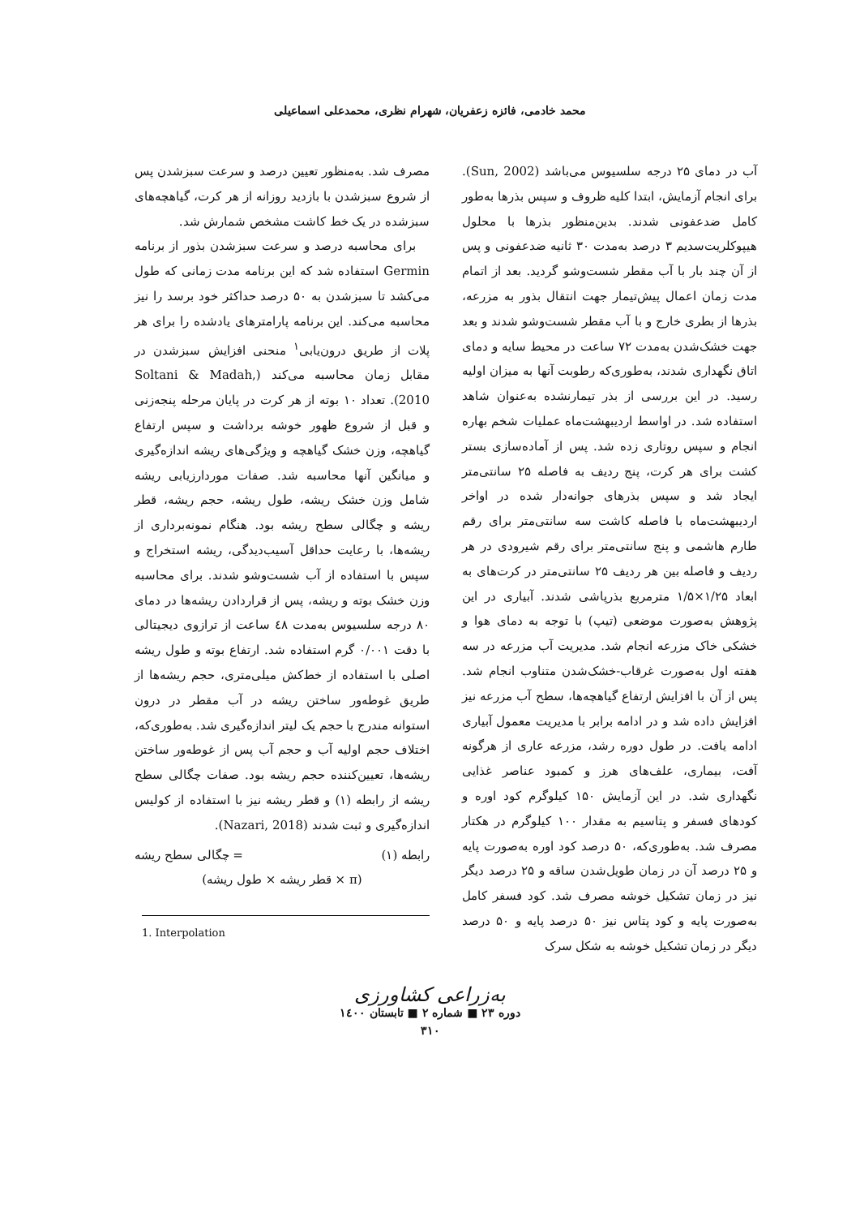محمد خادمی، فائزه زعفریان، شهرام نظری، محمدعلی اسماعیلی
آب در دمای ۲۵ درجه سلسیوس می‌باشد (Sun, 2002). برای انجام آزمایش، ابتدا کلیه ظروف و سپس بذرها به‌طور کامل ضدعفونی شدند. بدین‌منظور بذرها با محلول هیپوکلریت‌سدیم ۳ درصد به‌مدت ۳۰ ثانیه ضدعفونی و پس از آن چند بار با آب مقطر شست‌وشو گردید. بعد از اتمام مدت زمان اعمال پیش‌تیمار جهت انتقال بذور به مزرعه، بذرها از بطری خارج و با آب مقطر شست‌وشو شدند و بعد جهت خشک‌شدن به‌مدت ۷۲ ساعت در محیط سایه و دمای اتاق نگهداری شدند، به‌طوری‌که رطوبت آنها به میزان اولیه رسید. در این بررسی از بذر تیمارنشده به‌عنوان شاهد استفاده شد. در اواسط اردیبهشت‌ماه عملیات شخم بهاره انجام و سپس روتاری زده شد. پس از آماده‌سازی بستر کشت برای هر کرت، پنج ردیف به فاصله ۲۵ سانتی‌متر ایجاد شد و سپس بذرهای جوانه‌دار شده در اواخر اردیبهشت‌ماه با فاصله کاشت سه سانتی‌متر برای رقم طارم هاشمی و پنج سانتی‌متر برای رقم شیرودی در هر ردیف و فاصله بین هر ردیف ۲۵ سانتی‌متر در کرت‌های به ابعاد ۱/۲۵×۱/۵ مترمربع بذرپاشی شدند. آبیاری در این پژوهش به‌صورت موضعی (تیپ) با توجه به دمای هوا و خشکی خاک مزرعه انجام شد. مدیریت آب مزرعه در سه هفته اول به‌صورت غرقاب-خشک‌شدن متناوب انجام شد. پس از آن با افزایش ارتفاع گیاهچه‌ها، سطح آب مزرعه نیز افزایش داده شد و در ادامه برابر با مدیریت معمول آبیاری ادامه یافت. در طول دوره رشد، مزرعه عاری از هرگونه آفت، بیماری، علف‌های هرز و کمبود عناصر غذایی نگهداری شد. در این آزمایش ۱۵۰ کیلوگرم کود اوره و کودهای فسفر و پتاسیم به مقدار ۱۰۰ کیلوگرم در هکتار مصرف شد. به‌طوری‌که، ۵۰ درصد کود اوره به‌صورت پایه و ۲۵ درصد آن در زمان طویل‌شدن ساقه و ۲۵ درصد دیگر نیز در زمان تشکیل خوشه مصرف شد. کود فسفر کامل به‌صورت پایه و کود پتاس نیز ۵۰ درصد پایه و ۵۰ درصد دیگر در زمان تشکیل خوشه به شکل سرک
مصرف شد. به‌منظور تعیین درصد و سرعت سبزشدن پس از شروع سبزشدن با بازدید روزانه از هر کرت، گیاهچه‌های سبزشده در یک خط کاشت مشخص شمارش شد.
برای محاسبه درصد و سرعت سبزشدن بذور از برنامه Germin استفاده شد که این برنامه مدت زمانی که طول می‌کشد تا سبزشدن به ۵۰ درصد حداکثر خود برسد را نیز محاسبه می‌کند. این برنامه پارامترهای یادشده را برای هر پلات از طریق درون‌یابی<sup>۱</sup> منحنی افزایش سبزشدن در مقابل زمان محاسبه می‌کند (Soltani & Madah, 2010). تعداد ۱۰ بوته از هر کرت در پایان مرحله پنجه‌زنی و قبل از شروع ظهور خوشه برداشت و سپس ارتفاع گیاهچه، وزن خشک گیاهچه و ویژگی‌های ریشه اندازه‌گیری و میانگین آنها محاسبه شد. صفات موردارزیابی ریشه شامل وزن خشک ریشه، طول ریشه، حجم ریشه، قطر ریشه و چگالی سطح ریشه بود. هنگام نمونه‌برداری از ریشه‌ها، با رعایت حداقل آسیب‌دیدگی، ریشه استخراج و سپس با استفاده از آب شست‌وشو شدند. برای محاسبه وزن خشک بوته و ریشه، پس از قراردادن ریشه‌ها در دمای ۸۰ درجه سلسیوس به‌مدت ٤٨ ساعت از ترازوی دیجیتالی با دقت ۰/۰۰۱ گرم استفاده شد. ارتفاع بوته و طول ریشه اصلی با استفاده از خط‌کش میلی‌متری، حجم ریشه‌ها از طریق غوطه‌ور ساختن ریشه در آب مقطر در درون استوانه مندرج با حجم یک لیتر اندازه‌گیری شد. به‌طوری‌که، اختلاف حجم اولیه آب و حجم آب پس از غوطه‌ور ساختن ریشه‌ها، تعیین‌کننده حجم ریشه بود. صفات چگالی سطح ریشه از رابطه (۱) و قطر ریشه نیز با استفاده از کولیس اندازه‌گیری و ثبت شدند (Nazari, 2018).
رابطه (۱) = چگالی سطح ریشه
(π × قطر ریشه × طول ریشه)
1. Interpolation
به‌زراعی کشاورزی
دوره ۲۳ ■ شماره ۲ ■ تابستان ۱٤۰۰
۳۱۰